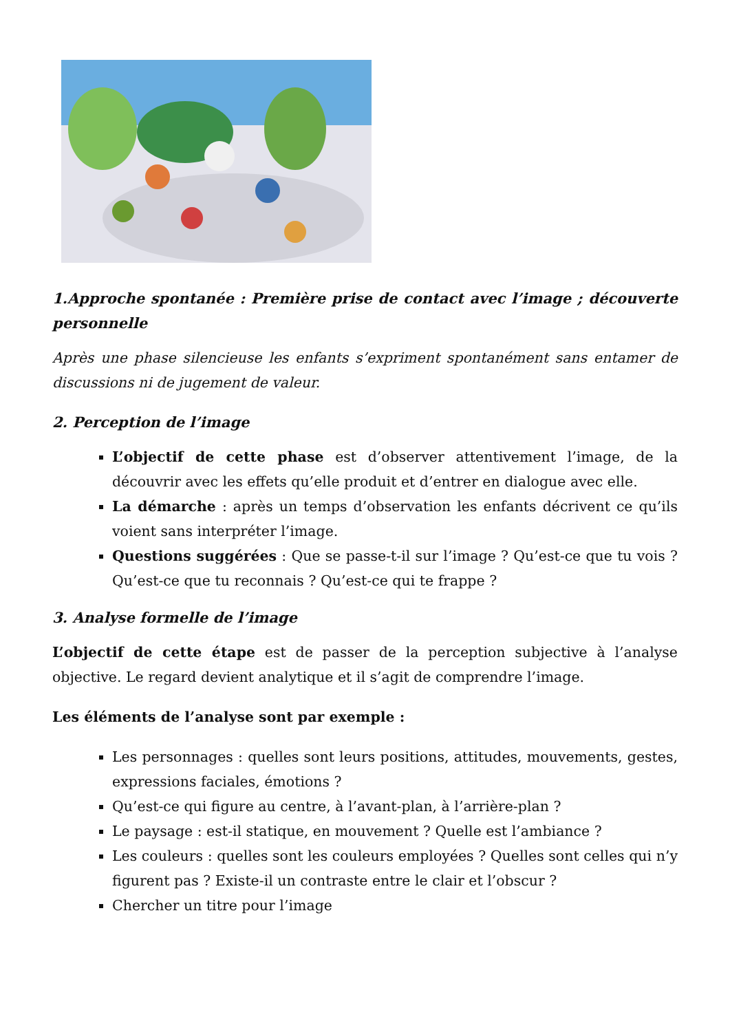1.Approche spontanée : Première prise de contact avec l’image ; découverte personnelle
Après une phase silencieuse les enfants s’expriment spontanément sans entamer de discussions ni de jugement de valeur.
2. Perception de l’image
L’objectif de cette phase est d’observer attentivement l’image, de la découvrir avec les effets qu’elle produit et d’entrer en dialogue avec elle.
La démarche : après un temps d’observation les enfants décrivent ce qu’ils voient sans interpréter l’image.
Questions suggérées : Que se passe-t-il sur l’image ? Qu’est-ce que tu vois ? Qu’est-ce que tu reconnais ? Qu’est-ce qui te frappe ?
3. Analyse formelle de l’image
L’objectif de cette étape est de passer de la perception subjective à l’analyse objective. Le regard devient analytique et il s’agit de comprendre l’image.
Les éléments de l’analyse sont par exemple :
Les personnages : quelles sont leurs positions, attitudes, mouvements, gestes, expressions faciales, émotions ?
Qu’est-ce qui figure au centre, à l’avant-plan, à l’arrière-plan ?
Le paysage : est-il statique, en mouvement ? Quelle est l’ambiance ?
Les couleurs : quelles sont les couleurs employées ? Quelles sont celles qui n’y figurent pas ? Existe-il un contraste entre le clair et l’obscur ?
Chercher un titre pour l’image